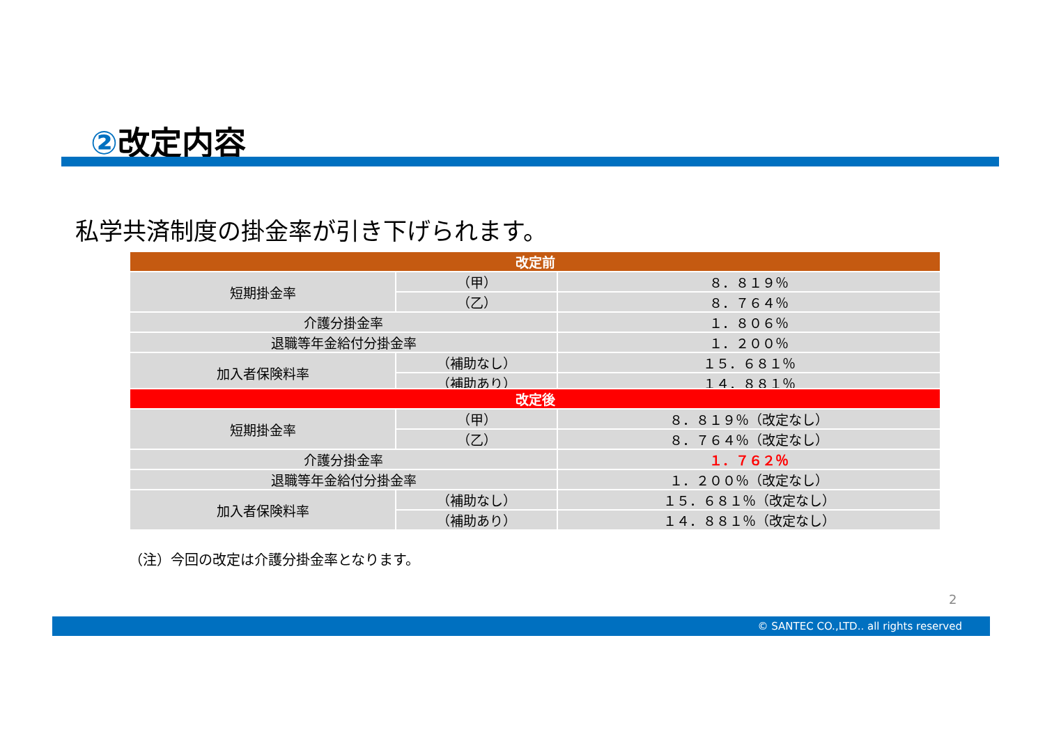②改定内容
私学共済制度の掛金率が引き下げられます。
| 改定前 | | |
| --- | --- | --- |
| 短期掛金率 | （甲） | ８．８１９％ |
| | （乙） | ８．７６４％ |
| 介護分掛金率 | | １．８０６％ |
| 退職等年金給付分掛金率 | | １．２００％ |
| 加入者保険料率 | （補助なし） | １５．６８１％ |
| | （補助あり） | １４．８８１％ |
| 改定後 | | |
| --- | --- | --- |
| 短期掛金率 | （甲） | ８．８１９％（改定なし） |
| | （乙） | ８．７６４％（改定なし） |
| 介護分掛金率 | | １．７６２％ |
| 退職等年金給付分掛金率 | | １．２００％（改定なし） |
| 加入者保険料率 | （補助なし） | １５．６８１％（改定なし） |
| | （補助あり） | １４．８８１％（改定なし） |
（注）今回の改定は介護分掛金率となります。
2
© SANTEC CO.,LTD.. all rights reserved